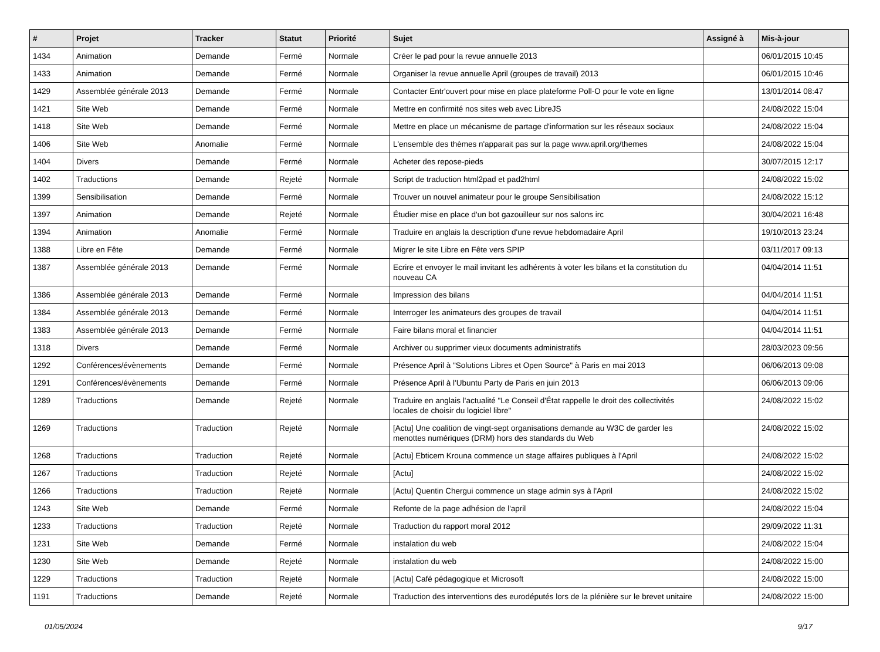| # | Projet | Tracker | Statut | Priorité | Sujet | Assigné à | Mis-à-jour |
| --- | --- | --- | --- | --- | --- | --- | --- |
| 1434 | Animation | Demande | Fermé | Normale | Créer le pad pour la revue annuelle 2013 | | 06/01/2015 10:45 |
| 1433 | Animation | Demande | Fermé | Normale | Organiser la revue annuelle April (groupes de travail) 2013 | | 06/01/2015 10:46 |
| 1429 | Assemblée générale 2013 | Demande | Fermé | Normale | Contacter Entr'ouvert pour mise en place plateforme Poll-O pour le vote en ligne | | 13/01/2014 08:47 |
| 1421 | Site Web | Demande | Fermé | Normale | Mettre en confirmité nos sites web avec LibreJS | | 24/08/2022 15:04 |
| 1418 | Site Web | Demande | Fermé | Normale | Mettre en place un mécanisme de partage d'information sur les réseaux sociaux | | 24/08/2022 15:04 |
| 1406 | Site Web | Anomalie | Fermé | Normale | L'ensemble des thèmes n'apparait pas sur la page www.april.org/themes | | 24/08/2022 15:04 |
| 1404 | Divers | Demande | Fermé | Normale | Acheter des repose-pieds | | 30/07/2015 12:17 |
| 1402 | Traductions | Demande | Rejeté | Normale | Script de traduction html2pad et pad2html | | 24/08/2022 15:02 |
| 1399 | Sensibilisation | Demande | Fermé | Normale | Trouver un nouvel animateur pour le groupe Sensibilisation | | 24/08/2022 15:12 |
| 1397 | Animation | Demande | Rejeté | Normale | Étudier mise en place d'un bot gazouilleur sur nos salons irc | | 30/04/2021 16:48 |
| 1394 | Animation | Anomalie | Fermé | Normale | Traduire en anglais la description d'une revue hebdomadaire April | | 19/10/2013 23:24 |
| 1388 | Libre en Fête | Demande | Fermé | Normale | Migrer le site Libre en Fête vers SPIP | | 03/11/2017 09:13 |
| 1387 | Assemblée générale 2013 | Demande | Fermé | Normale | Ecrire et envoyer le mail invitant les adhérents à voter les bilans et la constitution du nouveau CA | | 04/04/2014 11:51 |
| 1386 | Assemblée générale 2013 | Demande | Fermé | Normale | Impression des bilans | | 04/04/2014 11:51 |
| 1384 | Assemblée générale 2013 | Demande | Fermé | Normale | Interroger les animateurs des groupes de travail | | 04/04/2014 11:51 |
| 1383 | Assemblée générale 2013 | Demande | Fermé | Normale | Faire bilans moral et financier | | 04/04/2014 11:51 |
| 1318 | Divers | Demande | Fermé | Normale | Archiver ou supprimer vieux documents administratifs | | 28/03/2023 09:56 |
| 1292 | Conférences/évènements | Demande | Fermé | Normale | Présence April à "Solutions Libres et Open Source" à Paris en mai 2013 | | 06/06/2013 09:08 |
| 1291 | Conférences/évènements | Demande | Fermé | Normale | Présence April à l'Ubuntu Party de Paris en juin 2013 | | 06/06/2013 09:06 |
| 1289 | Traductions | Demande | Rejeté | Normale | Traduire en anglais l'actualité "Le Conseil d'État rappelle le droit des collectivités locales de choisir du logiciel libre" | | 24/08/2022 15:02 |
| 1269 | Traductions | Traduction | Rejeté | Normale | [Actu] Une coalition de vingt-sept organisations demande au W3C de garder les menottes numériques (DRM) hors des standards du Web | | 24/08/2022 15:02 |
| 1268 | Traductions | Traduction | Rejeté | Normale | [Actu] Ebticem Krouna commence un stage affaires publiques à l'April | | 24/08/2022 15:02 |
| 1267 | Traductions | Traduction | Rejeté | Normale | [Actu] | | 24/08/2022 15:02 |
| 1266 | Traductions | Traduction | Rejeté | Normale | [Actu] Quentin Chergui commence un stage admin sys à l'April | | 24/08/2022 15:02 |
| 1243 | Site Web | Demande | Fermé | Normale | Refonte de la page adhésion de l'april | | 24/08/2022 15:04 |
| 1233 | Traductions | Traduction | Rejeté | Normale | Traduction du rapport moral 2012 | | 29/09/2022 11:31 |
| 1231 | Site Web | Demande | Fermé | Normale | instalation du web | | 24/08/2022 15:04 |
| 1230 | Site Web | Demande | Rejeté | Normale | instalation du web | | 24/08/2022 15:00 |
| 1229 | Traductions | Traduction | Rejeté | Normale | [Actu] Café pédagogique et Microsoft | | 24/08/2022 15:00 |
| 1191 | Traductions | Demande | Rejeté | Normale | Traduction des interventions des eurodéputés lors de la plénière sur le brevet unitaire | | 24/08/2022 15:00 |
01/05/2024 9/17